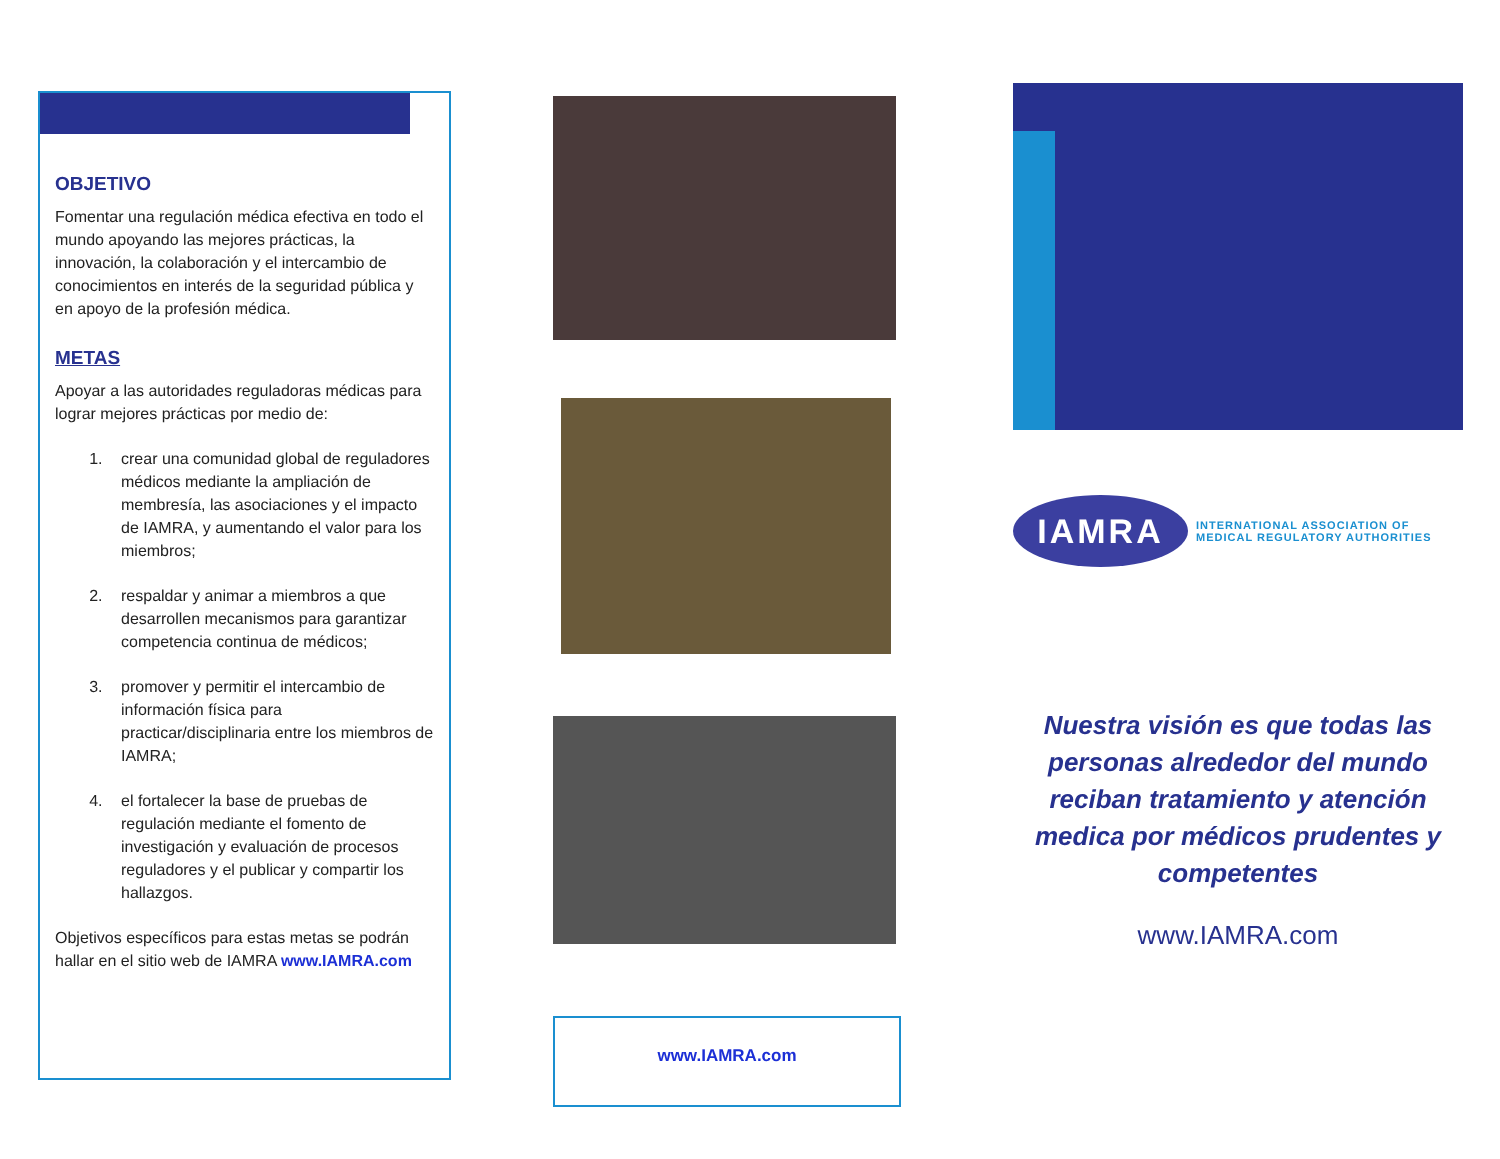OBJETIVO
Fomentar una regulación médica efectiva en todo el mundo apoyando las mejores prácticas, la innovación, la colaboración y el intercambio de conocimientos en interés de la seguridad pública y en apoyo de la profesión médica.
METAS
Apoyar a las autoridades reguladoras médicas para lograr mejores prácticas por medio de:
1. crear una comunidad global de reguladores médicos mediante la ampliación de membresía, las asociaciones y el impacto de IAMRA, y aumentando el valor para los miembros;
2. respaldar y animar a miembros a que desarrollen mecanismos para garantizar competencia continua de médicos;
3. promover y permitir el intercambio de información física para practicar/disciplinaria entre los miembros de IAMRA;
4. el fortalecer la base de pruebas de regulación mediante el fomento de investigación y evaluación de procesos reguladores y el publicar y compartir los hallazgos.
Objetivos específicos para estas metas se podrán hallar en el sitio web de IAMRA www.IAMRA.com
www.IAMRA.com
IAMRA
INTERNATIONAL ASSOCIATION OF
MEDICAL REGULATORY AUTHORITIES
Nuestra visión es que todas las personas alrededor del mundo reciban tratamiento y atención medica por médicos prudentes y competentes
www.IAMRA.com